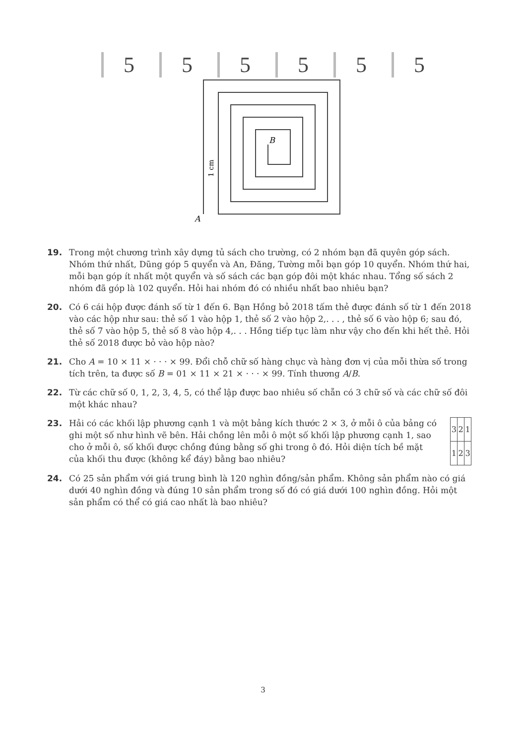555555
B
A
1 cm
19. Trong một chương trình xây dựng tủ sách cho trường, có 2 nhóm bạn đã quyên góp sách. Nhóm thứ nhất, Dũng góp 5 quyển và An, Đăng, Tường mỗi bạn góp 10 quyển. Nhóm thứ hai, mỗi bạn góp ít nhất một quyển và số sách các bạn góp đôi một khác nhau. Tổng số sách 2 nhóm đã góp là 102 quyển. Hỏi hai nhóm đó có nhiều nhất bao nhiêu bạn?
20. Có 6 cái hộp được đánh số từ 1 đến 6. Bạn Hồng bỏ 2018 tấm thẻ được đánh số từ 1 đến 2018 vào các hộp như sau: thẻ số 1 vào hộp 1, thẻ số 2 vào hộp 2,. . . , thẻ số 6 vào hộp 6; sau đó, thẻ số 7 vào hộp 5, thẻ số 8 vào hộp 4,. . . Hồng tiếp tục làm như vậy cho đến khi hết thẻ. Hỏi thẻ số 2018 được bỏ vào hộp nào?
21. Cho A = 10 × 11 × · · · × 99. Đổi chỗ chữ số hàng chục và hàng đơn vị của mỗi thừa số trong tích trên, ta được số B = 01 × 11 × 21 × · · · × 99. Tính thương A/B.
22. Từ các chữ số 0, 1, 2, 3, 4, 5, có thể lập được bao nhiêu số chẵn có 3 chữ số và các chữ số đôi một khác nhau?
23. Hải có các khối lập phương cạnh 1 và một bảng kích thước 2 × 3, ở mỗi ô của bảng có ghi một số như hình vẽ bên. Hải chồng lên mỗi ô một số khối lập phương cạnh 1, sao cho ở mỗi ô, số khối được chồng đúng bằng số ghi trong ô đó. Hỏi diện tích bề mặt của khối thu được (không kể đáy) bằng bao nhiêu?
| 3 | 2 | 1 |
| 1 | 2 | 3 |
24. Có 25 sản phẩm với giá trung bình là 120 nghìn đồng/sản phẩm. Không sản phẩm nào có giá dưới 40 nghìn đồng và đúng 10 sản phẩm trong số đó có giá dưới 100 nghìn đồng. Hỏi một sản phẩm có thể có giá cao nhất là bao nhiêu?
3